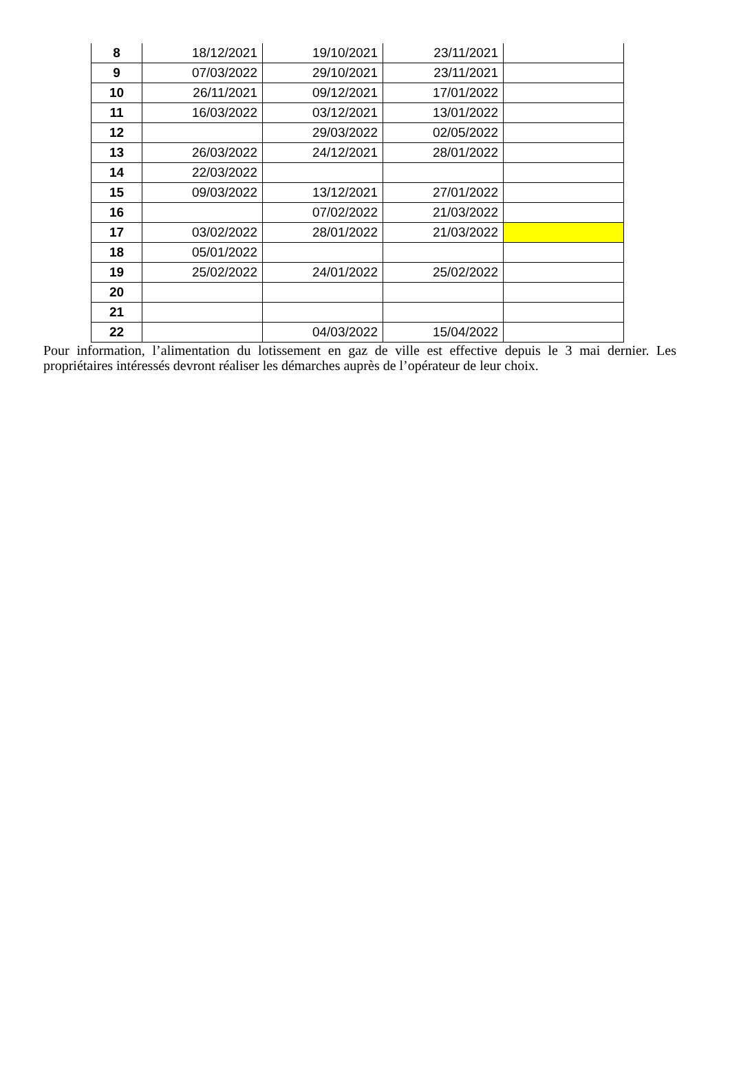| 8 | 18/12/2021 | 19/10/2021 | 23/11/2021 | |
| 9 | 07/03/2022 | 29/10/2021 | 23/11/2021 | |
| 10 | 26/11/2021 | 09/12/2021 | 17/01/2022 | |
| 11 | 16/03/2022 | 03/12/2021 | 13/01/2022 | |
| 12 | | 29/03/2022 | 02/05/2022 | |
| 13 | 26/03/2022 | 24/12/2021 | 28/01/2022 | |
| 14 | 22/03/2022 | | | |
| 15 | 09/03/2022 | 13/12/2021 | 27/01/2022 | |
| 16 | | 07/02/2022 | 21/03/2022 | |
| 17 | 03/02/2022 | 28/01/2022 | 21/03/2022 | |
| 18 | 05/01/2022 | | | |
| 19 | 25/02/2022 | 24/01/2022 | 25/02/2022 | |
| 20 | | | | |
| 21 | | | | |
| 22 | | 04/03/2022 | 15/04/2022 | |
Pour information, l’alimentation du lotissement en gaz de ville est effective depuis le 3 mai dernier. Les propriétaires intéressés devront réaliser les démarches auprès de l’opérateur de leur choix.